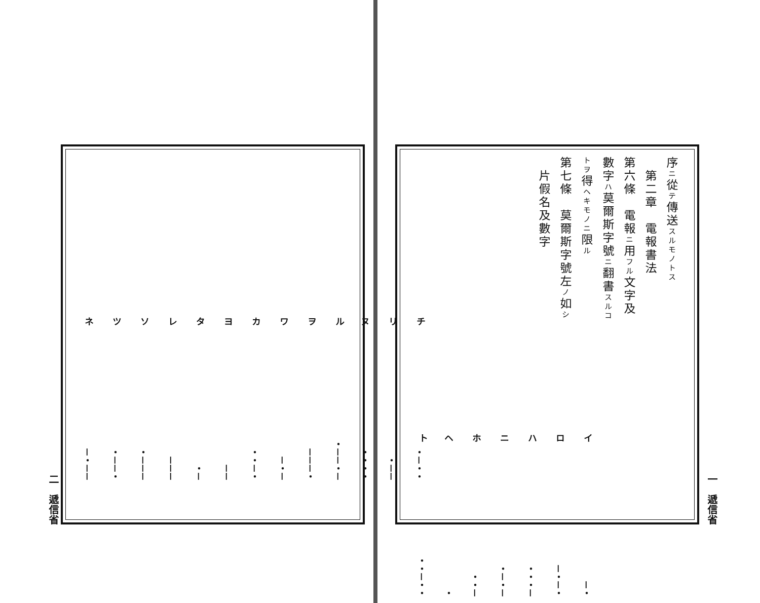一　遞信省
序ニ從テ傳送スルモノトス
　第二章　電報書法
第六條　電報ニ用フル文字及數字ハ莫爾斯字號ニ翻書スルコ
トヲ得ヘキモノニ限ル
第七條　莫爾斯字號左ノ如シ
　片假名及數字
| イ | ロ | ハ | ニ | ホ | ヘ | ト |
| --- | --- | --- | --- | --- | --- | --- |
| ・－ | ・－・－ | －・・・ | －・－・ | －・・ | ・ | ・・－・・ |
| チ | リ | ヌ | ル | ヲ | ワ | カ | ヨ | タ | レ | ソ | ツ | ネ |
| --- | --- | --- | --- | --- | --- | --- | --- | --- | --- | --- | --- | --- |
| ・・－・ | －－・ | ・・・・ | －・－－・ | ・－－－ | －・－ | ・－・・ | －－ | －・ | －－－ | －－－・ | ・－－・ | －－・－ |
二　遞信省